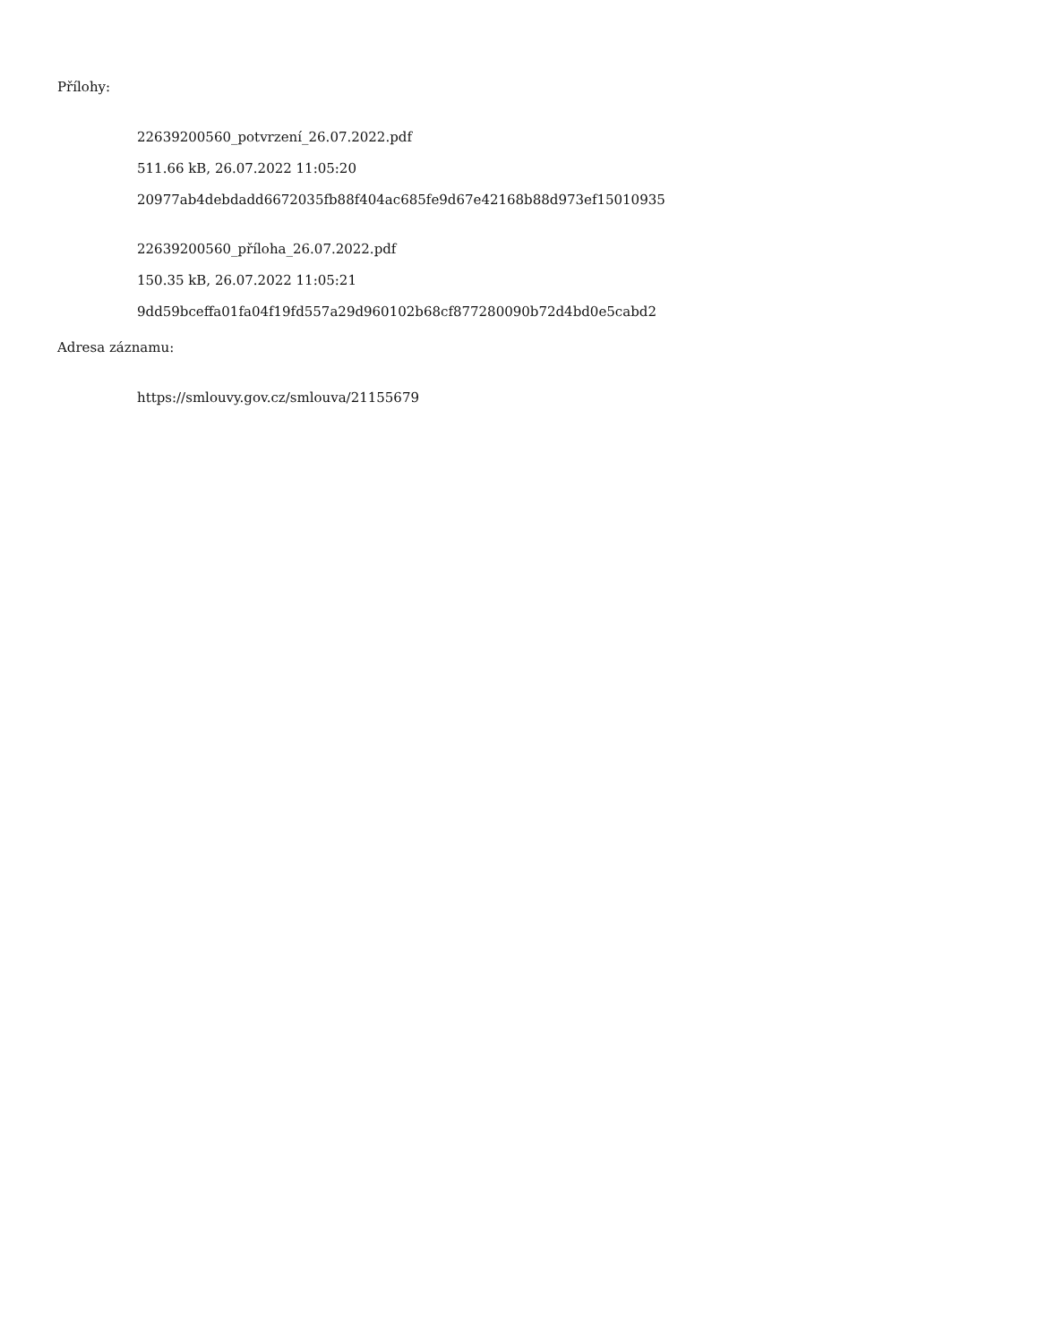Přílohy:
22639200560_potvrzení_26.07.2022.pdf
511.66 kB, 26.07.2022 11:05:20
20977ab4debdadd6672035fb88f404ac685fe9d67e42168b88d973ef15010935
22639200560_příloha_26.07.2022.pdf
150.35 kB, 26.07.2022 11:05:21
9dd59bceffa01fa04f19fd557a29d960102b68cf877280090b72d4bd0e5cabd2
Adresa záznamu:
https://smlouvy.gov.cz/smlouva/21155679